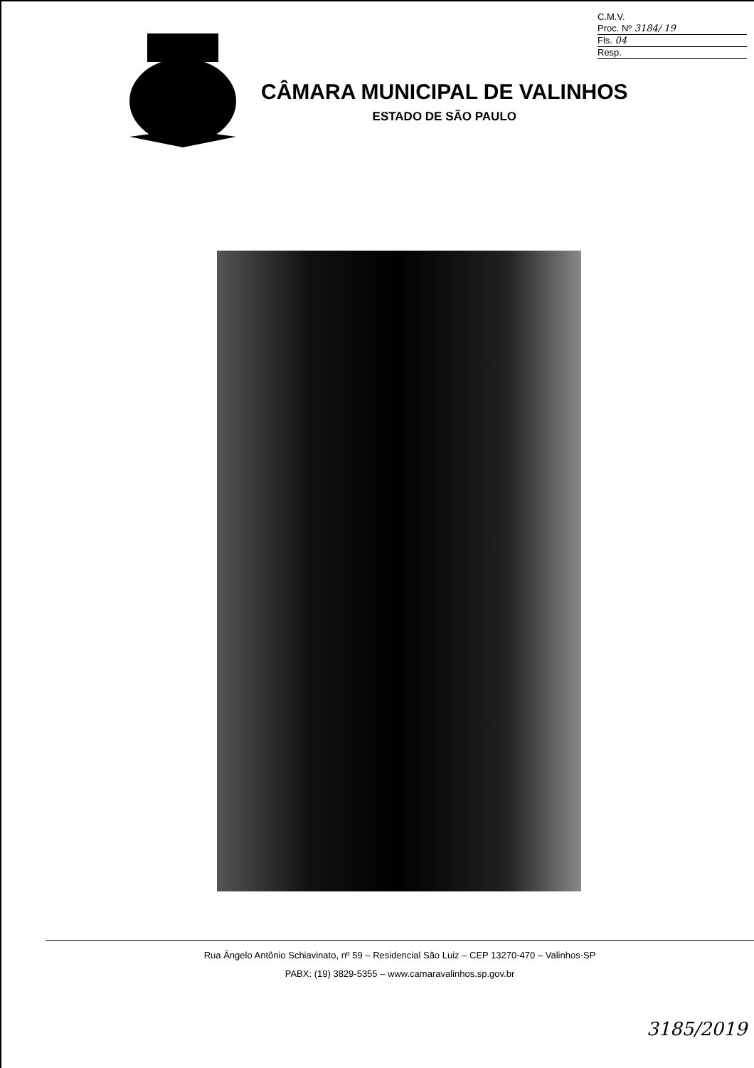C.M.V.
Proc. Nº 3184/ 19
Fls. 04
Resp.
CÂMARA MUNICIPAL DE VALINHOS
ESTADO DE SÃO PAULO
Rua Ângelo Antônio Schiavinato, nº 59 – Residencial São Luiz – CEP 13270-470 – Valinhos-SP
PABX: (19) 3829-5355 – www.camaravalinhos.sp.gov.br
3185/2019